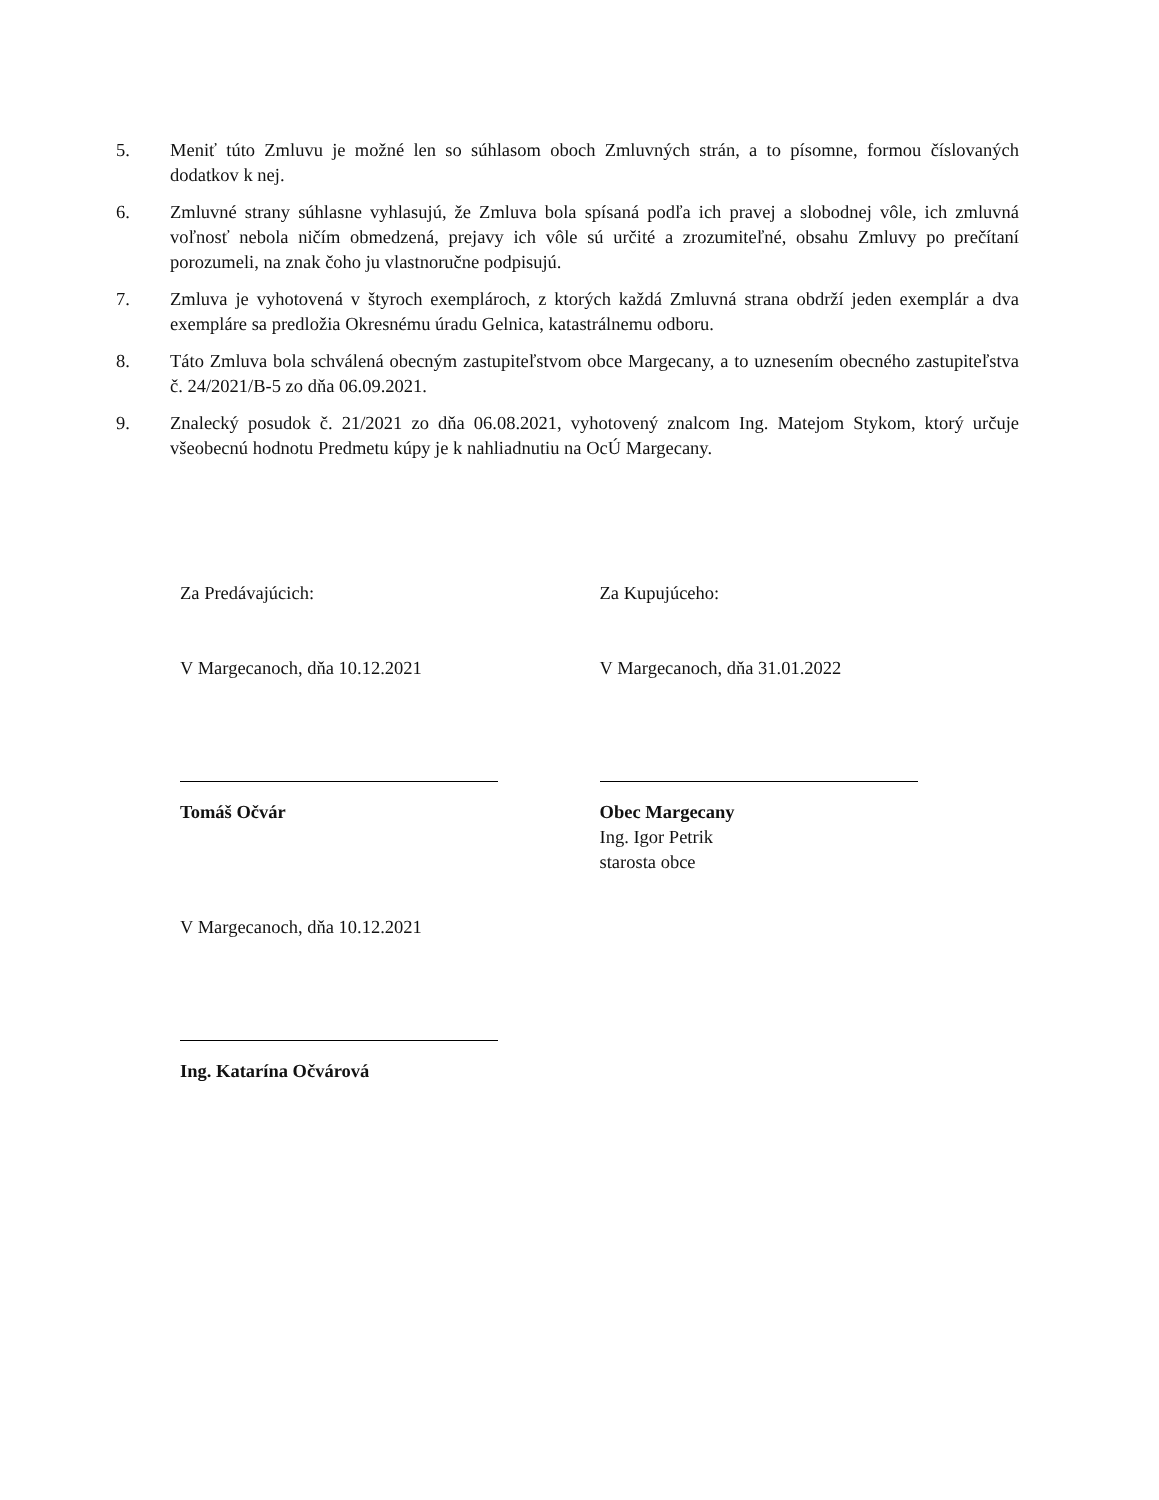5. Meniť túto Zmluvu je možné len so súhlasom oboch Zmluvných strán, a to písomne, formou číslovaných dodatkov k nej.
6. Zmluvné strany súhlasne vyhlasujú, že Zmluva bola spísaná podľa ich pravej a slobodnej vôle, ich zmluvná voľnosť nebola ničím obmedzená, prejavy ich vôle sú určité a zrozumiteľné, obsahu Zmluvy po prečítaní porozumeli, na znak čoho ju vlastnoručne podpisujú.
7. Zmluva je vyhotovená v štyroch exemplároch, z ktorých každá Zmluvná strana obdrží jeden exemplár a dva exempláre sa predložia Okresnému úradu Gelnica, katastrálnemu odboru.
8. Táto Zmluva bola schválená obecným zastupiteľstvom obce Margecany, a to uznesením obecného zastupiteľstva č. 24/2021/B-5 zo dňa 06.09.2021.
9. Znalecký posudok č. 21/2021 zo dňa 06.08.2021, vyhotovený znalcom Ing. Matejom Stykom, ktorý určuje všeobecnú hodnotu Predmetu kúpy je k nahliadnutiu na OcÚ Margecany.
Za Predávajúcich:
V Margecanoch, dňa 10.12.2021
Tomáš Očvár
V Margecanoch, dňa 10.12.2021
Ing. Katarína Očvárová
Za Kupujúceho:
V Margecanoch, dňa 31.01.2022
Obec Margecany
Ing. Igor Petrik
starosta obce